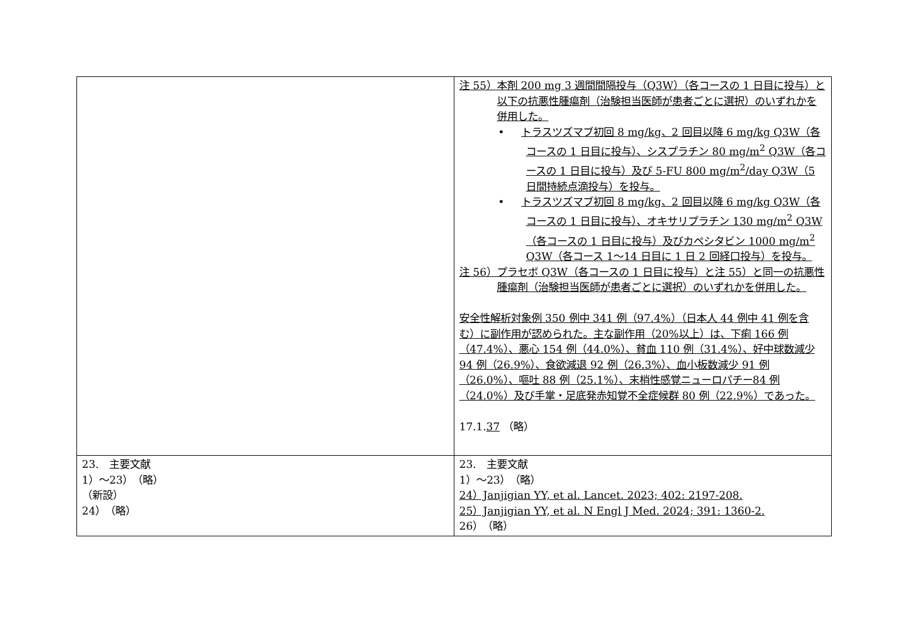| | 注 55）本剤 200 mg 3 週間間隔投与（Q3W）（各コースの 1 日目に投与）と以下の抗悪性腫瘍剤（治験担当医師が患者ごとに選択）のいずれかを併用した。 • トラスツズマブ初回 8 mg/kg、2 回目以降 6 mg/kg Q3W（各コースの 1 日目に投与）、シスプラチン 80 mg/m<sup>2</sup> Q3W（各コースの 1 日目に投与）及び 5-FU 800 mg/m<sup>2</sup>/day Q3W（5 日間持続点滴投与）を投与。 • トラスツズマブ初回 8 mg/kg、2 回目以降 6 mg/kg Q3W（各コースの 1 日目に投与）、オキサリプラチン 130 mg/m<sup>2</sup> Q3W（各コースの 1 日目に投与）及びカペシタビン 1000 mg/m<sup>2</sup> Q3W（各コース 1～14 日目に 1 日 2 回経口投与）を投与。 注 56）プラセボ Q3W（各コースの 1 日目に投与）と注 55）と同一の抗悪性腫瘍剤（治験担当医師が患者ごとに選択）のいずれかを併用した。 安全性解析対象例 350 例中 341 例（97.4%）（日本人 44 例中 41 例を含む）に副作用が認められた。主な副作用（20%以上）は、下痢 166 例（47.4%）、悪心 154 例（44.0%）、貧血 110 例（31.4%）、好中球数減少 94 例（26.9%）、食欲減退 92 例（26.3%）、血小板数減少 91 例（26.0%）、嘔吐 88 例（25.1%）、末梢性感覚ニューロパチー84 例（24.0%）及び手掌・足底発赤知覚不全症候群 80 例（22.9%）であった。 17.1. 37 （略） |
| 23. 主要文献 1）～23） （略） （新設） 24） （略） | 23. 主要文献 1）～23） （略） 24）Janjigian YY, et al. Lancet. 2023; 402: 2197-208. 25）Janjigian YY, et al. N Engl J Med. 2024; 391: 1360-2. 26） （略） |